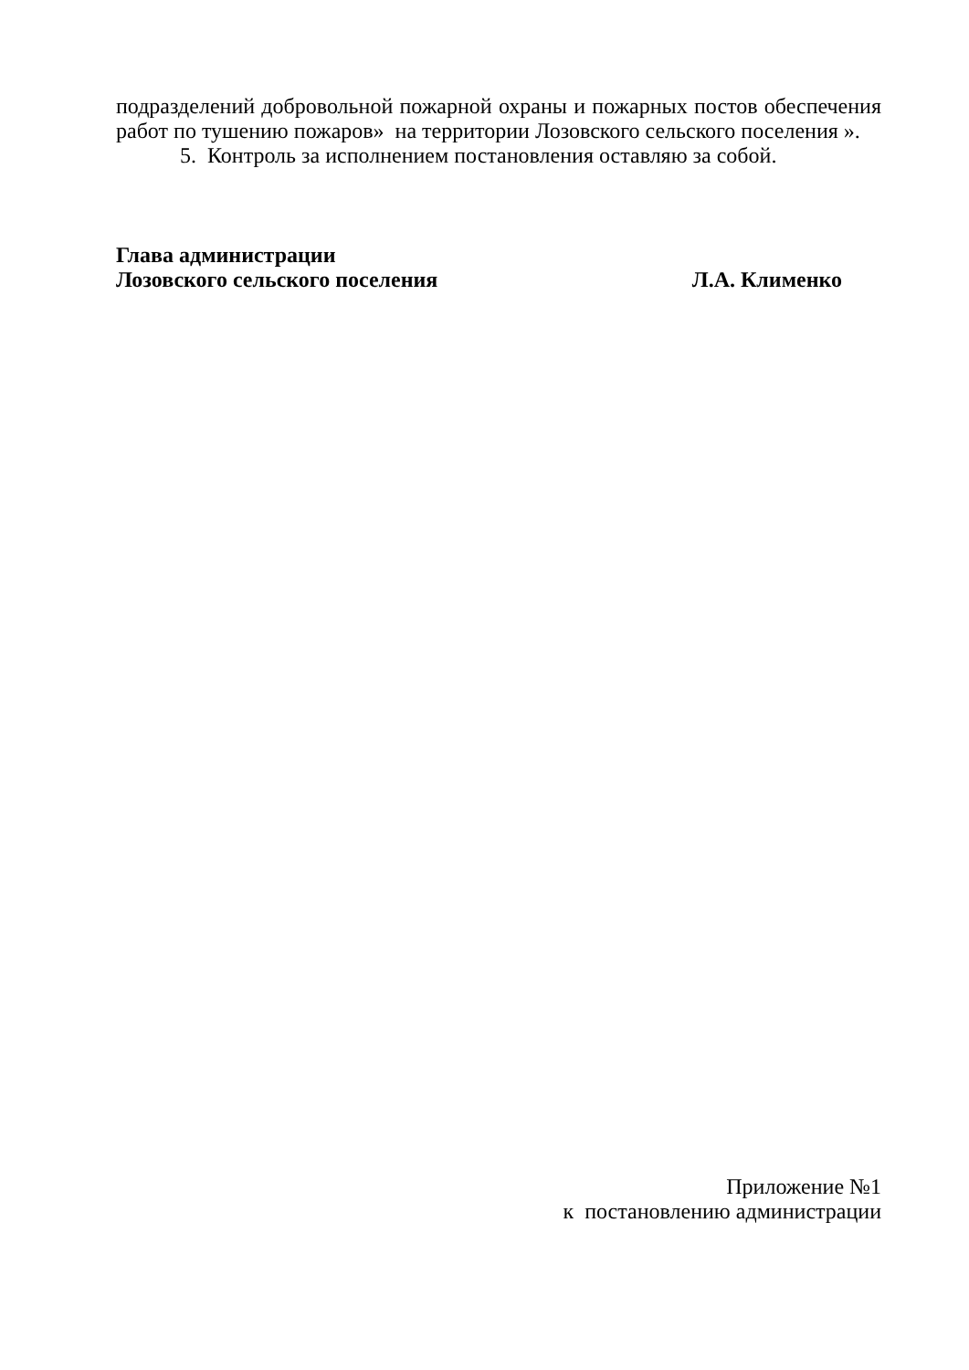подразделений добровольной пожарной охраны и пожарных постов обеспечения работ по тушению пожаров» на территории Лозовского сельского поселения ».
5. Контроль за исполнением постановления оставляю за собой.
Глава администрации
Лозовского сельского поселения Л.А. Клименко
Приложение №1
к постановлению администрации